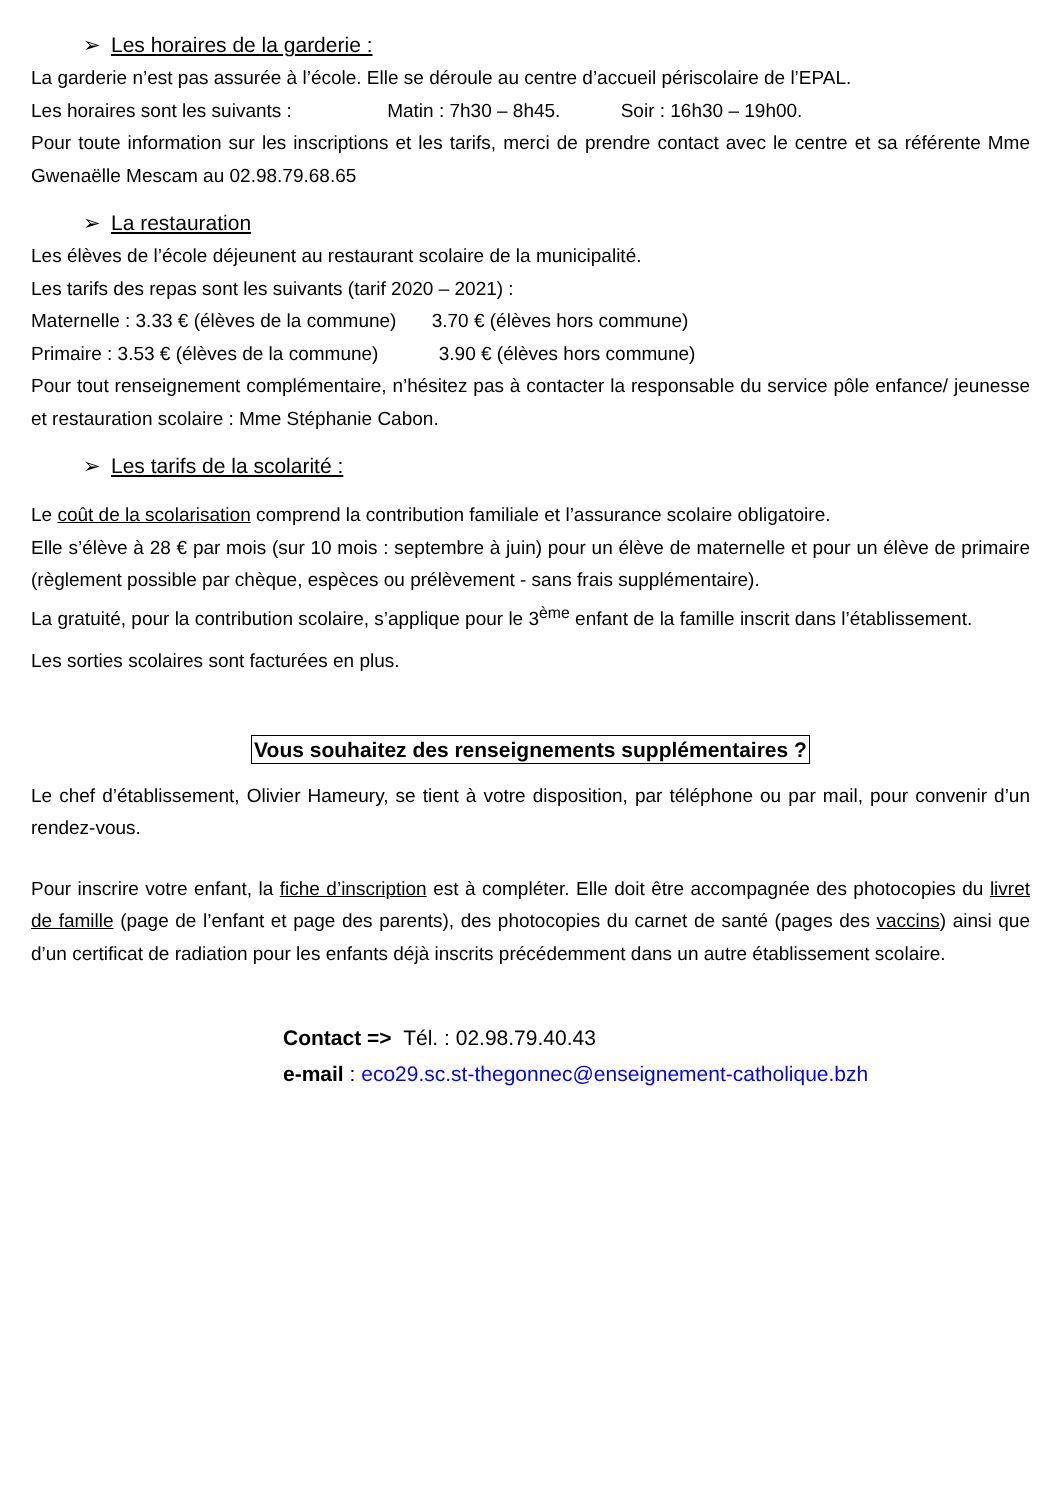➢ Les horaires de la garderie :
La garderie n’est pas assurée à l’école. Elle se déroule au centre d’accueil périscolaire de l’EPAL.
Les horaires sont les suivants : Matin : 7h30 – 8h45. Soir : 16h30 – 19h00.
Pour toute information sur les inscriptions et les tarifs, merci de prendre contact avec le centre et sa référente Mme Gwenaëlle Mescam au 02.98.79.68.65
➢ La restauration
Les élèves de l’école déjeunent au restaurant scolaire de la municipalité.
Les tarifs des repas sont les suivants (tarif 2020 – 2021) :
Maternelle : 3.33 € (élèves de la commune) 3.70 € (élèves hors commune)
Primaire : 3.53 € (élèves de la commune) 3.90 € (élèves hors commune)
Pour tout renseignement complémentaire, n’hésitez pas à contacter la responsable du service pôle enfance/ jeunesse et restauration scolaire : Mme Stéphanie Cabon.
➢ Les tarifs de la scolarité :
Le coût de la scolarisation comprend la contribution familiale et l’assurance scolaire obligatoire.
Elle s’élève à 28 € par mois (sur 10 mois : septembre à juin) pour un élève de maternelle et pour un élève de primaire (règlement possible par chèque, espèces ou prélèvement - sans frais supplémentaire).
La gratuité, pour la contribution scolaire, s’applique pour le 3<sup>ème</sup> enfant de la famille inscrit dans l’établissement.
Les sorties scolaires sont facturées en plus.
Vous souhaitez des renseignements supplémentaires ?
Le chef d’établissement, Olivier Hameury, se tient à votre disposition, par téléphone ou par mail, pour convenir d’un rendez-vous.
Pour inscrire votre enfant, la fiche d’inscription est à compléter. Elle doit être accompagnée des photocopies du livret de famille (page de l’enfant et page des parents), des photocopies du carnet de santé (pages des vaccins) ainsi que d’un certificat de radiation pour les enfants déjà inscrits précédemment dans un autre établissement scolaire.
Contact => Tél. : 02.98.79.40.43
e-mail : eco29.sc.st-thegonnec@enseignement-catholique.bzh